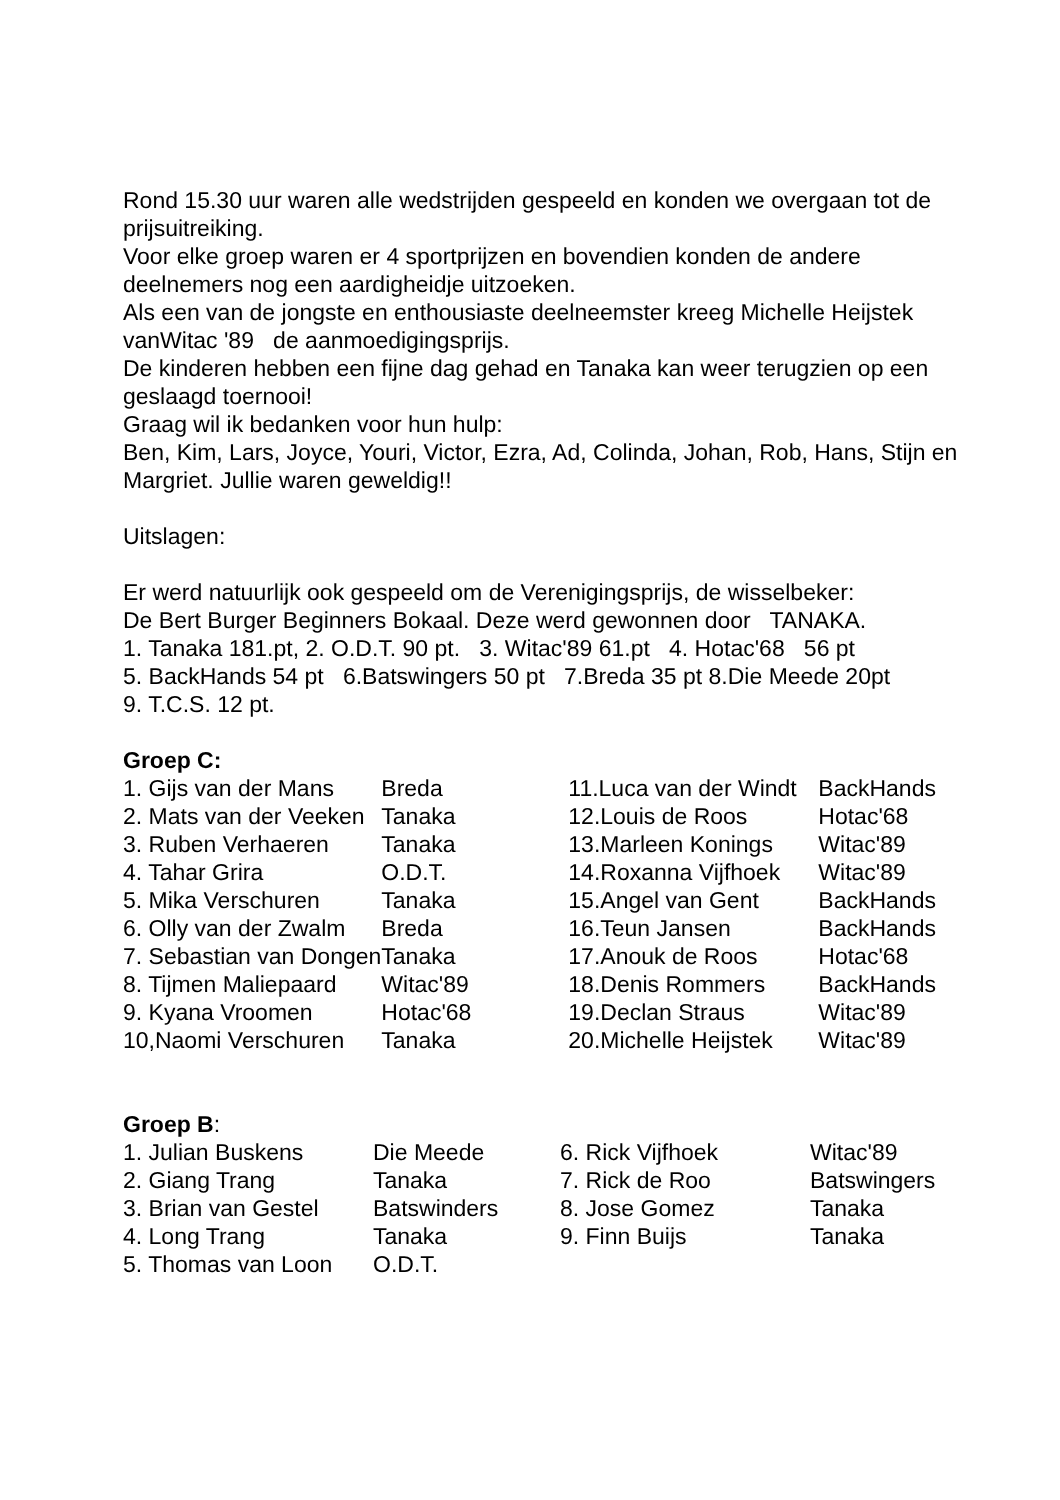Rond 15.30 uur waren alle wedstrijden gespeeld en konden we overgaan tot de prijsuitreiking.
Voor elke groep waren er 4 sportprijzen en bovendien konden de andere deelnemers nog een aardigheidje uitzoeken.
Als een van de jongste en enthousiaste deelneemster kreeg Michelle Heijstek vanWitac '89 de aanmoedigingsprijs.
De kinderen hebben een fijne dag gehad en Tanaka kan weer terugzien op een geslaagd toernooi!
Graag wil ik bedanken voor hun hulp:
Ben, Kim, Lars, Joyce, Youri, Victor, Ezra, Ad, Colinda, Johan, Rob, Hans, Stijn en Margriet. Jullie waren geweldig!!
Uitslagen:
Er werd natuurlijk ook gespeeld om de Verenigingsprijs, de wisselbeker:
De Bert Burger Beginners Bokaal. Deze werd gewonnen door TANAKA.
1. Tanaka 181.pt, 2. O.D.T. 90 pt. 3. Witac'89 61.pt 4. Hotac'68 56 pt
5. BackHands 54 pt 6.Batswingers 50 pt 7.Breda 35 pt 8.Die Meede 20pt
9. T.C.S. 12 pt.
Groep C:
| 1. Gijs van der Mans | Breda | 11.Luca van der Windt | BackHands |
| 2. Mats van der Veeken | Tanaka | 12.Louis de Roos | Hotac'68 |
| 3. Ruben Verhaeren | Tanaka | 13.Marleen Konings | Witac'89 |
| 4. Tahar Grira | O.D.T. | 14.Roxanna Vijfhoek | Witac'89 |
| 5. Mika Verschuren | Tanaka | 15.Angel van Gent | BackHands |
| 6. Olly van der Zwalm | Breda | 16.Teun Jansen | BackHands |
| 7. Sebastian van Dongen | Tanaka | 17.Anouk de Roos | Hotac'68 |
| 8. Tijmen Maliepaard | Witac'89 | 18.Denis Rommers | BackHands |
| 9. Kyana Vroomen | Hotac'68 | 19.Declan Straus | Witac'89 |
| 10,Naomi Verschuren | Tanaka | 20.Michelle Heijstek | Witac'89 |
Groep B:
| 1. Julian Buskens | Die Meede | 6. Rick Vijfhoek | Witac'89 |
| 2. Giang Trang | Tanaka | 7. Rick de Roo | Batswingers |
| 3. Brian van Gestel | Batswinders | 8. Jose Gomez | Tanaka |
| 4. Long Trang | Tanaka | 9. Finn Buijs | Tanaka |
| 5. Thomas van Loon | O.D.T. | | |